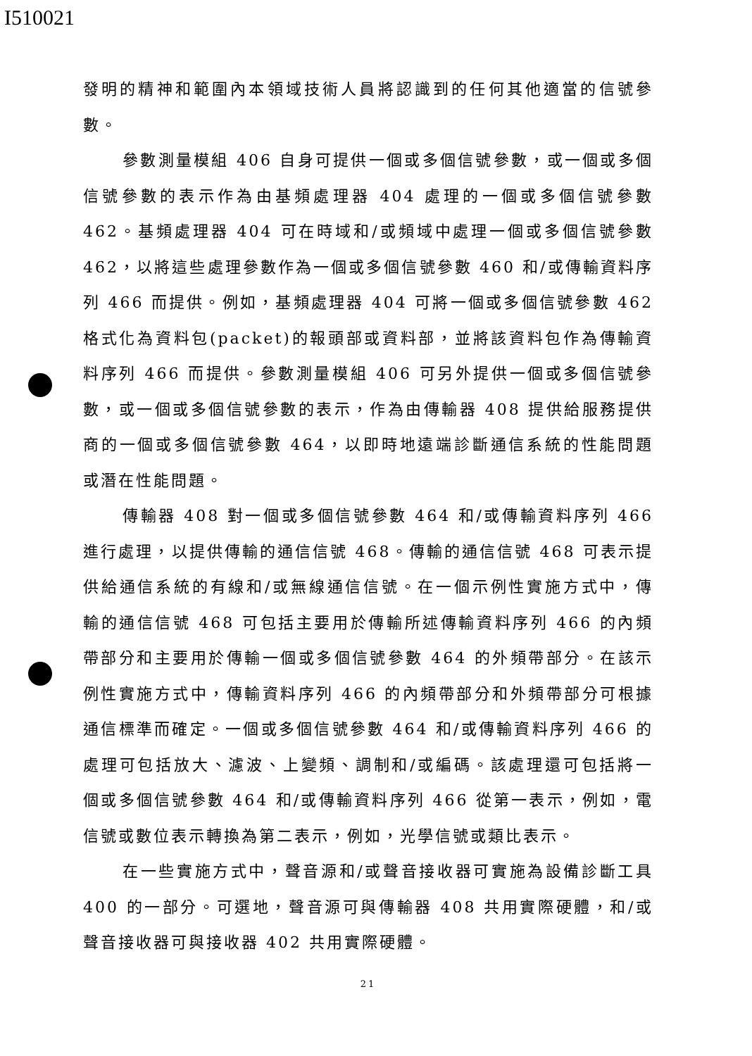I510021
發明的精神和範圍內本領域技術人員將認識到的任何其他適當的信號參數。
參數測量模組 406 自身可提供一個或多個信號參數，或一個或多個信號參數的表示作為由基頻處理器 404 處理的一個或多個信號參數 462。基頻處理器 404 可在時域和/或頻域中處理一個或多個信號參數 462，以將這些處理參數作為一個或多個信號參數 460 和/或傳輸資料序列 466 而提供。例如，基頻處理器 404 可將一個或多個信號參數 462 格式化為資料包(packet)的報頭部或資料部，並將該資料包作為傳輸資料序列 466 而提供。參數測量模組 406 可另外提供一個或多個信號參數，或一個或多個信號參數的表示，作為由傳輸器 408 提供給服務提供商的一個或多個信號參數 464，以即時地遠端診斷通信系統的性能問題或潛在性能問題。
傳輸器 408 對一個或多個信號參數 464 和/或傳輸資料序列 466 進行處理，以提供傳輸的通信信號 468。傳輸的通信信號 468 可表示提供給通信系統的有線和/或無線通信信號。在一個示例性實施方式中，傳輸的通信信號 468 可包括主要用於傳輸所述傳輸資料序列 466 的內頻帶部分和主要用於傳輸一個或多個信號參數 464 的外頻帶部分。在該示例性實施方式中，傳輸資料序列 466 的內頻帶部分和外頻帶部分可根據通信標準而確定。一個或多個信號參數 464 和/或傳輸資料序列 466 的處理可包括放大、濾波、上變頻、調制和/或編碼。該處理還可包括將一個或多個信號參數 464 和/或傳輸資料序列 466 從第一表示，例如，電信號或數位表示轉換為第二表示，例如，光學信號或類比表示。
在一些實施方式中，聲音源和/或聲音接收器可實施為設備診斷工具 400 的一部分。可選地，聲音源可與傳輸器 408 共用實際硬體，和/或聲音接收器可與接收器 402 共用實際硬體。
21